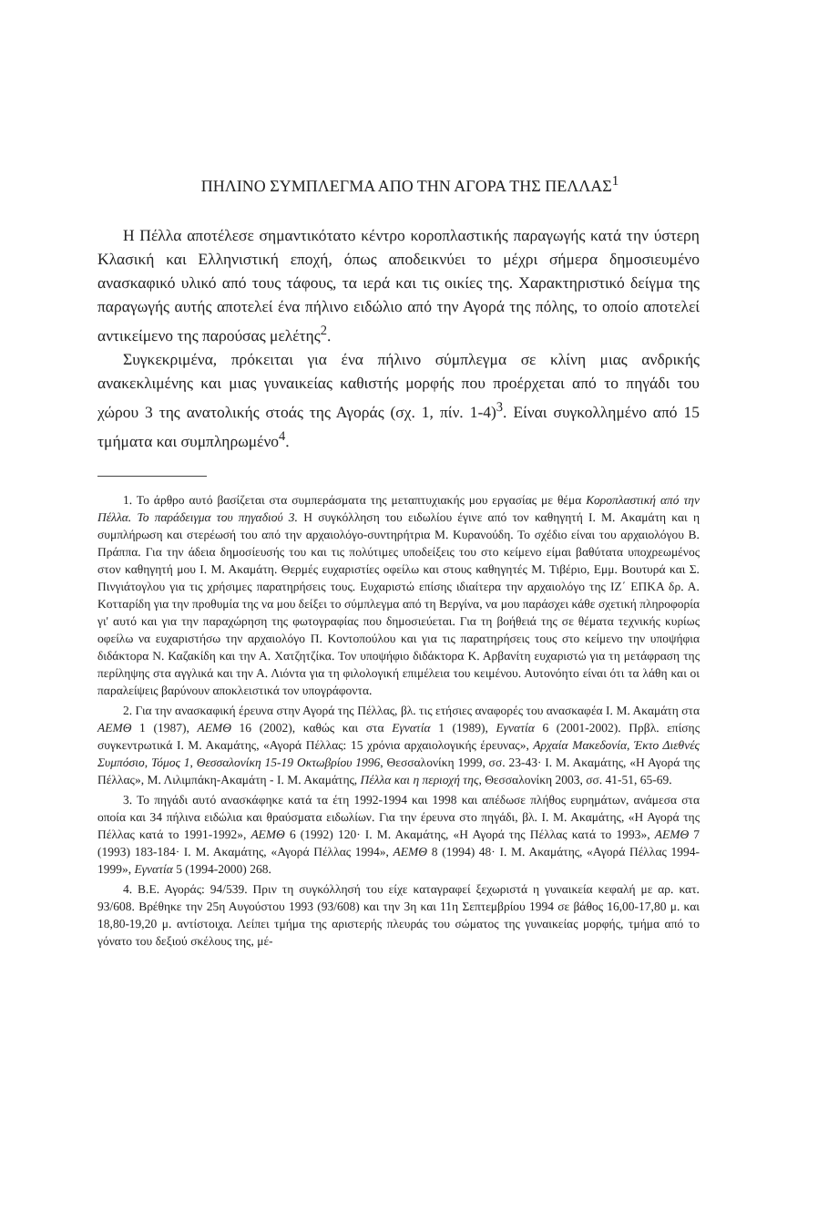ΠΗΛΙΝΟ ΣΥΜΠΛΕΓΜΑ ΑΠΟ ΤΗΝ ΑΓΟΡΑ ΤΗΣ ΠΕΛΛΑΣ<sup>1</sup>
Η Πέλλα αποτέλεσε σημαντικότατο κέντρο κοροπλαστικής παραγωγής κατά την ύστερη Κλασική και Ελληνιστική εποχή, όπως αποδεικνύει το μέχρι σήμερα δημοσιευμένο ανασκαφικό υλικό από τους τάφους, τα ιερά και τις οικίες της. Χαρακτηριστικό δείγμα της παραγωγής αυτής αποτελεί ένα πήλινο ειδώλιο από την Αγορά της πόλης, το οποίο αποτελεί αντικείμενο της παρούσας μελέτης<sup>2</sup>.
Συγκεκριμένα, πρόκειται για ένα πήλινο σύμπλεγμα σε κλίνη μιας ανδρικής ανακεκλιμένης και μιας γυναικείας καθιστής μορφής που προέρχεται από το πηγάδι του χώρου 3 της ανατολικής στοάς της Αγοράς (σχ. 1, πίν. 1-4)<sup>3</sup>. Είναι συγκολλημένο από 15 τμήματα και συμπληρωμένο<sup>4</sup>.
1. Το άρθρο αυτό βασίζεται στα συμπεράσματα της μεταπτυχιακής μου εργασίας με θέμα Κοροπλαστική από την Πέλλα. Το παράδειγμα του πηγαδιού 3. Η συγκόλληση του ειδωλίου έγινε από τον καθηγητή Ι. Μ. Ακαμάτη και η συμπλήρωση και στερέωσή του από την αρχαιολόγο-συντηρήτρια Μ. Κυρανούδη. Το σχέδιο είναι του αρχαιολόγου Β. Πράππα. Για την άδεια δημοσίευσής του και τις πολύτιμες υποδείξεις του στο κείμενο είμαι βαθύτατα υποχρεωμένος στον καθηγητή μου Ι. Μ. Ακαμάτη. Θερμές ευχαριστίες οφείλω και στους καθηγητές Μ. Τιβέριο, Εμμ. Βουτυρά και Σ. Πινγιάτογλου για τις χρήσιμες παρατηρήσεις τους. Ευχαριστώ επίσης ιδιαίτερα την αρχαιολόγο της ΙΖ΄ ΕΠΚΑ δρ. Α. Κοτταρίδη για την προθυμία της να μου δείξει το σύμπλεγμα από τη Βεργίνα, να μου παράσχει κάθε σχετική πληροφορία γι' αυτό και για την παραχώρηση της φωτογραφίας που δημοσιεύεται. Για τη βοήθειά της σε θέματα τεχνικής κυρίως οφείλω να ευχαριστήσω την αρχαιολόγο Π. Κοντοπούλου και για τις παρατηρήσεις τους στο κείμενο την υποψήφια διδάκτορα Ν. Καζακίδη και την Α. Χατζητζίκα. Τον υποψήφιο διδάκτορα Κ. Αρβανίτη ευχαριστώ για τη μετάφραση της περίληψης στα αγγλικά και την Α. Λιόντα για τη φιλολογική επιμέλεια του κειμένου. Αυτονόητο είναι ότι τα λάθη και οι παραλείψεις βαρύνουν αποκλειστικά τον υπογράφοντα.
2. Για την ανασκαφική έρευνα στην Αγορά της Πέλλας, βλ. τις ετήσιες αναφορές του ανασκαφέα Ι. Μ. Ακαμάτη στα ΑΕΜΘ 1 (1987), ΑΕΜΘ 16 (2002), καθώς και στα Εγνατία 1 (1989), Εγνατία 6 (2001-2002). Πρβλ. επίσης συγκεντρωτικά Ι. Μ. Ακαμάτης, «Αγορά Πέλλας: 15 χρόνια αρχαιολογικής έρευνας», Αρχαία Μακεδονία, Έκτο Διεθνές Συμπόσιο, Τόμος 1, Θεσσαλονίκη 15-19 Οκτωβρίου 1996, Θεσσαλονίκη 1999, σσ. 23-43· Ι. Μ. Ακαμάτης, «Η Αγορά της Πέλλας», Μ. Λιλιμπάκη-Ακαμάτη - Ι. Μ. Ακαμάτης, Πέλλα και η περιοχή της, Θεσσαλονίκη 2003, σσ. 41-51, 65-69.
3. Το πηγάδι αυτό ανασκάφηκε κατά τα έτη 1992-1994 και 1998 και απέδωσε πλήθος ευρημάτων, ανάμεσα στα οποία και 34 πήλινα ειδώλια και θραύσματα ειδωλίων. Για την έρευνα στο πηγάδι, βλ. Ι. Μ. Ακαμάτης, «Η Αγορά της Πέλλας κατά το 1991-1992», ΑΕΜΘ 6 (1992) 120· Ι. Μ. Ακαμάτης, «Η Αγορά της Πέλλας κατά το 1993», ΑΕΜΘ 7 (1993) 183-184· Ι. Μ. Ακαμάτης, «Αγορά Πέλλας 1994», ΑΕΜΘ 8 (1994) 48· Ι. Μ. Ακαμάτης, «Αγορά Πέλλας 1994-1999», Εγνατία 5 (1994-2000) 268.
4. Β.Ε. Αγοράς: 94/539. Πριν τη συγκόλλησή του είχε καταγραφεί ξεχωριστά η γυναικεία κεφαλή με αρ. κατ. 93/608. Βρέθηκε την 25η Αυγούστου 1993 (93/608) και την 3η και 11η Σεπτεμβρίου 1994 σε βάθος 16,00-17,80 μ. και 18,80-19,20 μ. αντίστοιχα. Λείπει τμήμα της αριστερής πλευράς του σώματος της γυναικείας μορφής, τμήμα από το γόνατο του δεξιού σκέλους της, μέ-